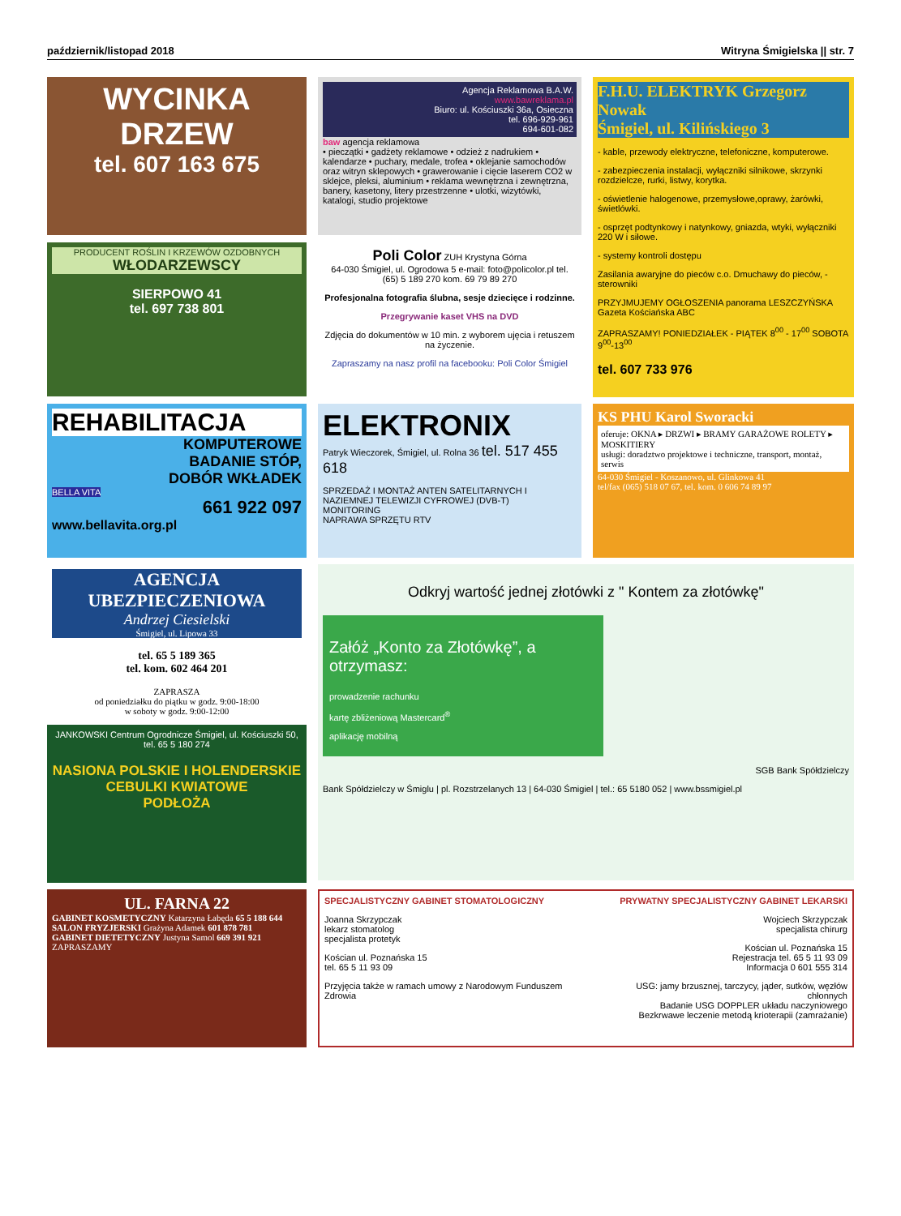październik/listopad 2018 Witryna Śmigielska || str. 7
WYCINKA
DRZEW
tel. 607 163 675
Agencja Reklamowa B.A.W.
www.bawreklama.pl
Biuro: ul. Kościuszki 36a, Osieczna
tel. 696-929-961
694-601-082
baw agencja reklamowa
• pieczątki • gadżety reklamowe • odzież z nadrukiem • kalendarze • puchary, medale, trofea • oklejanie samochodów oraz witryn sklepowych • grawerowanie i cięcie laserem CO2 w sklejce, pleksi, aluminium • reklama wewnętrzna i zewnętrzna, banery, kasetony, litery przestrzenne • ulotki, wizytówki, katalogi, studio projektowe
F.H.U. ELEKTRYK Grzegorz Nowak
Śmigiel, ul. Kilińskiego 3
- kable, przewody elektryczne, telefoniczne, komputerowe.
- zabezpieczenia instalacji, wyłączniki silnikowe, skrzynki rozdzielcze, rurki, listwy, korytka.
- oświetlenie halogenowe, przemysłowe,oprawy, żarówki, świetlówki.
- osprzęt podtynkowy i natynkowy, gniazda, wtyki, wyłączniki 220 W i siłowe.
- systemy kontroli dostępu
Zasilania awaryjne do pieców c.o. Dmuchawy do pieców, - sterowniki
PRZYJMUJEMY OGŁOSZENIA panorama LESZCZYŃSKA Gazeta Kościańska ABC
ZAPRASZAMY! PONIEDZIAŁEK - PIĄTEK 8<sup>00</sup> - 17<sup>00</sup> SOBOTA 9<sup>00</sup>-13<sup>00</sup>
tel. 607 733 976
PRODUCENT ROŚLIN I KRZEWÓW OZDOBNYCH
WŁODARZEWSCY
SIERPOWO 41
tel. 697 738 801
Poli Color ZUH Krystyna Górna
64-030 Śmigiel, ul. Ogrodowa 5 e-mail: foto@policolor.pl tel. (65) 5 189 270 kom. 69 79 89 270
Profesjonalna fotografia ślubna, sesje dziecięce i rodzinne.
Przegrywanie kaset VHS na DVD
Zdjęcia do dokumentów w 10 min. z wyborem ujęcia i retuszem na życzenie.
Zapraszamy na nasz profil na facebooku: Poli Color Śmigiel
REHABILITACJA
KOMPUTEROWE
BADANIE STÓP,
DOBÓR WKŁADEK
BELLA VITA
661 922 097
www.bellavita.org.pl
ELEKTRONIX
Patryk Wieczorek, Śmigiel, ul. Rolna 36 tel. 517 455 618
SPRZEDAŻ I MONTAŻ ANTEN SATELITARNYCH I NAZIEMNEJ TELEWIZJI CYFROWEJ (DVB-T)
MONITORING
NAPRAWA SPRZĘTU RTV
KS PHU Karol Sworacki
oferuje: OKNA ▸ DRZWI ▸ BRAMY GARAŻOWE ROLETY ▸ MOSKITIERY
usługi: doradztwo projektowe i techniczne, transport, montaż, serwis
64-030 Śmigiel - Koszanowo, ul. Glinkowa 41
tel/fax (065) 518 07 67, tel. kom. 0 606 74 89 97
AGENCJA UBEZPIECZENIOWA
Andrzej Ciesielski
Śmigiel, ul. Lipowa 33
tel. 65 5 189 365
tel. kom. 602 464 201
ZAPRASZA
od poniedziałku do piątku w godz. 9:00-18:00
w soboty w godz. 9:00-12:00
Odkryj wartość jednej złotówki z " Kontem za złotówkę"
Załóż „Konto za Złotówkę”, a otrzymasz:
prowadzenie rachunku
kartę zbliżeniową Mastercard<sup>®</sup>
aplikację mobilną
SGB Bank Spółdzielczy
Bank Spółdzielczy w Śmiglu | pl. Rozstrzelanych 13 | 64-030 Śmigiel | tel.: 65 5180 052 | www.bssmigiel.pl
JANKOWSKI Centrum Ogrodnicze Śmigiel, ul. Kościuszki 50, tel. 65 5 180 274
NASIONA POLSKIE I HOLENDERSKIE
CEBULKI KWIATOWE
PODŁOŻA
UL. FARNA 22
GABINET KOSMETYCZNY Katarzyna Łabęda 65 5 188 644
SALON FRYZJERSKI Grażyna Adamek 601 878 781
GABINET DIETETYCZNY Justyna Samol 669 391 921
ZAPRASZAMY
SPECJALISTYCZNY GABINET STOMATOLOGICZNY
Joanna Skrzypczak
lekarz stomatolog
specjalista protetyk
Kościan ul. Poznańska 15
tel. 65 5 11 93 09
Przyjęcia także w ramach umowy z Narodowym Funduszem Zdrowia
PRYWATNY SPECJALISTYCZNY GABINET LEKARSKI
Wojciech Skrzypczak
specjalista chirurg
Kościan ul. Poznańska 15
Rejestracja tel. 65 5 11 93 09
Informacja 0 601 555 314
USG: jamy brzusznej, tarczycy, jąder, sutków, węzłów chłonnych
Badanie USG DOPPLER układu naczyniowego
Bezkrwawe leczenie metodą krioterapii (zamrażanie)